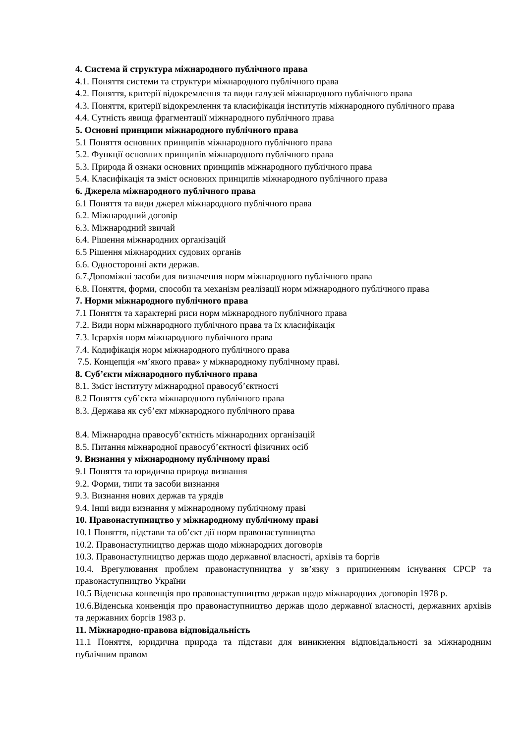4. Система й структура міжнародного публічного права
4.1. Поняття системи та структури міжнародного публічного права
4.2. Поняття, критерії відокремлення та види галузей міжнародного публічного права
4.3. Поняття, критерії відокремлення та класифікація інститутів міжнародного публічного права
4.4. Сутність явища фрагментації міжнародного публічного права
5. Основні принципи міжнародного публічного права
5.1 Поняття основних принципів міжнародного публічного права
5.2. Функції основних принципів міжнародного публічного права
5.3. Природа й ознаки основних принципів міжнародного публічного права
5.4. Класифікація та зміст основних принципів міжнародного публічного права
6. Джерела міжнародного публічного права
6.1 Поняття та види джерел міжнародного публічного права
6.2. Міжнародний договір
6.3. Міжнародний звичай
6.4. Рішення міжнародних організацій
6.5 Рішення міжнародних судових органів
6.6. Односторонні акти держав.
6.7.Допоміжні засоби для визначення норм міжнародного публічного права
6.8. Поняття, форми, способи та механізм реалізації норм міжнародного публічного права
7. Норми міжнародного публічного права
7.1 Поняття та характерні риси норм міжнародного публічного права
7.2. Види норм міжнародного публічного права та їх класифікація
7.3. Ієрархія норм міжнародного публічного права
7.4. Кодифікація норм міжнародного публічного права
7.5. Концепція «м’якого права» у міжнародному публічному праві.
8. Суб’єкти міжнародного публічного права
8.1. Зміст інституту міжнародної правосуб’єктності
8.2 Поняття суб’єкта міжнародного публічного права
8.3. Держава як суб’єкт міжнародного публічного права
8.4. Міжнародна правосуб’єктність міжнародних організацій
8.5. Питання міжнародної правосуб’єктності фізичних осіб
9. Визнання у міжнародному публічному праві
9.1 Поняття та юридична природа визнання
9.2. Форми, типи та засоби визнання
9.3. Визнання нових держав та урядів
9.4. Інші види визнання у міжнародному публічному праві
10. Правонаступництво у міжнародному публічному праві
10.1 Поняття, підстави та об’єкт дії норм правонаступництва
10.2. Правонаступництво держав щодо міжнародних договорів
10.3. Правонаступництво держав щодо державної власності, архівів та боргів
10.4. Врегулювання проблем правонаступництва у зв’язку з припиненням існування СРСР та правонаступництво України
10.5 Віденська конвенція про правонаступництво держав щодо міжнародних договорів 1978 р.
10.6.Віденська конвенція про правонаступництво держав щодо державної власності, державних архівів та державних боргів 1983 р.
11. Міжнародно-правова відповідальність
11.1 Поняття, юридична природа та підстави для виникнення відповідальності за міжнародним публічним правом